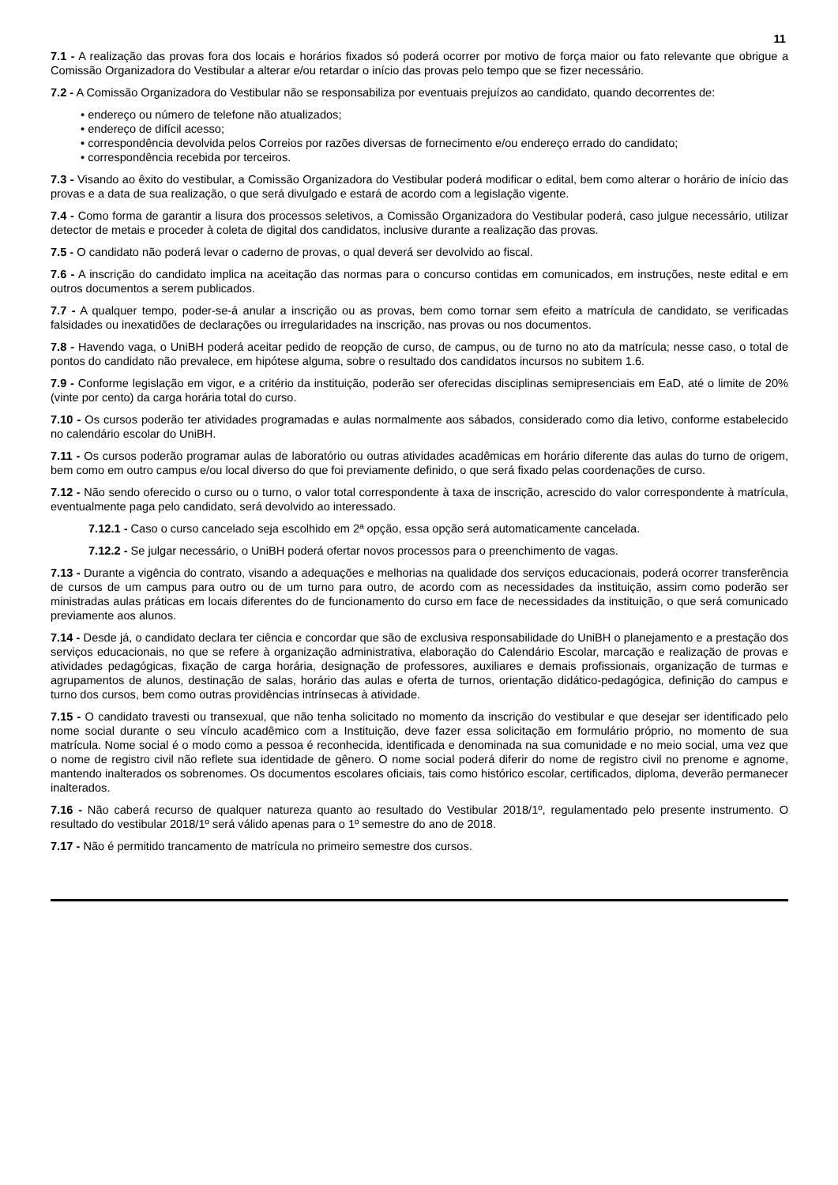11
7.1 - A realização das provas fora dos locais e horários fixados só poderá ocorrer por motivo de força maior ou fato relevante que obrigue a Comissão Organizadora do Vestibular a alterar e/ou retardar o início das provas pelo tempo que se fizer necessário.
7.2 - A Comissão Organizadora do Vestibular não se responsabiliza por eventuais prejuízos ao candidato, quando decorrentes de:
• endereço ou número de telefone não atualizados;
• endereço de difícil acesso;
• correspondência devolvida pelos Correios por razões diversas de fornecimento e/ou endereço errado do candidato;
• correspondência recebida por terceiros.
7.3 - Visando ao êxito do vestibular, a Comissão Organizadora do Vestibular poderá modificar o edital, bem como alterar o horário de início das provas e a data de sua realização, o que será divulgado e estará de acordo com a legislação vigente.
7.4 - Como forma de garantir a lisura dos processos seletivos, a Comissão Organizadora do Vestibular poderá, caso julgue necessário, utilizar detector de metais e proceder à coleta de digital dos candidatos, inclusive durante a realização das provas.
7.5 - O candidato não poderá levar o caderno de provas, o qual deverá ser devolvido ao fiscal.
7.6 - A inscrição do candidato implica na aceitação das normas para o concurso contidas em comunicados, em instruções, neste edital e em outros documentos a serem publicados.
7.7 - A qualquer tempo, poder-se-á anular a inscrição ou as provas, bem como tornar sem efeito a matrícula de candidato, se verificadas falsidades ou inexatidões de declarações ou irregularidades na inscrição, nas provas ou nos documentos.
7.8 - Havendo vaga, o UniBH poderá aceitar pedido de reopção de curso, de campus, ou de turno no ato da matrícula; nesse caso, o total de pontos do candidato não prevalece, em hipótese alguma, sobre o resultado dos candidatos incursos no subitem 1.6.
7.9 - Conforme legislação em vigor, e a critério da instituição, poderão ser oferecidas disciplinas semipresenciais em EaD, até o limite de 20% (vinte por cento) da carga horária total do curso.
7.10 - Os cursos poderão ter atividades programadas e aulas normalmente aos sábados, considerado como dia letivo, conforme estabelecido no calendário escolar do UniBH.
7.11 - Os cursos poderão programar aulas de laboratório ou outras atividades acadêmicas em horário diferente das aulas do turno de origem, bem como em outro campus e/ou local diverso do que foi previamente definido, o que será fixado pelas coordenações de curso.
7.12 - Não sendo oferecido o curso ou o turno, o valor total correspondente à taxa de inscrição, acrescido do valor correspondente à matrícula, eventualmente paga pelo candidato, será devolvido ao interessado.
7.12.1 - Caso o curso cancelado seja escolhido em 2ª opção, essa opção será automaticamente cancelada.
7.12.2 - Se julgar necessário, o UniBH poderá ofertar novos processos para o preenchimento de vagas.
7.13 - Durante a vigência do contrato, visando a adequações e melhorias na qualidade dos serviços educacionais, poderá ocorrer transferência de cursos de um campus para outro ou de um turno para outro, de acordo com as necessidades da instituição, assim como poderão ser ministradas aulas práticas em locais diferentes do de funcionamento do curso em face de necessidades da instituição, o que será comunicado previamente aos alunos.
7.14 - Desde já, o candidato declara ter ciência e concordar que são de exclusiva responsabilidade do UniBH o planejamento e a prestação dos serviços educacionais, no que se refere à organização administrativa, elaboração do Calendário Escolar, marcação e realização de provas e atividades pedagógicas, fixação de carga horária, designação de professores, auxiliares e demais profissionais, organização de turmas e agrupamentos de alunos, destinação de salas, horário das aulas e oferta de turnos, orientação didático-pedagógica, definição do campus e turno dos cursos, bem como outras providências intrínsecas à atividade.
7.15 - O candidato travesti ou transexual, que não tenha solicitado no momento da inscrição do vestibular e que desejar ser identificado pelo nome social durante o seu vínculo acadêmico com a Instituição, deve fazer essa solicitação em formulário próprio, no momento de sua matrícula. Nome social é o modo como a pessoa é reconhecida, identificada e denominada na sua comunidade e no meio social, uma vez que o nome de registro civil não reflete sua identidade de gênero. O nome social poderá diferir do nome de registro civil no prenome e agnome, mantendo inalterados os sobrenomes. Os documentos escolares oficiais, tais como histórico escolar, certificados, diploma, deverão permanecer inalterados.
7.16 - Não caberá recurso de qualquer natureza quanto ao resultado do Vestibular 2018/1º, regulamentado pelo presente instrumento. O resultado do vestibular 2018/1º será válido apenas para o 1º semestre do ano de 2018.
7.17 - Não é permitido trancamento de matrícula no primeiro semestre dos cursos.